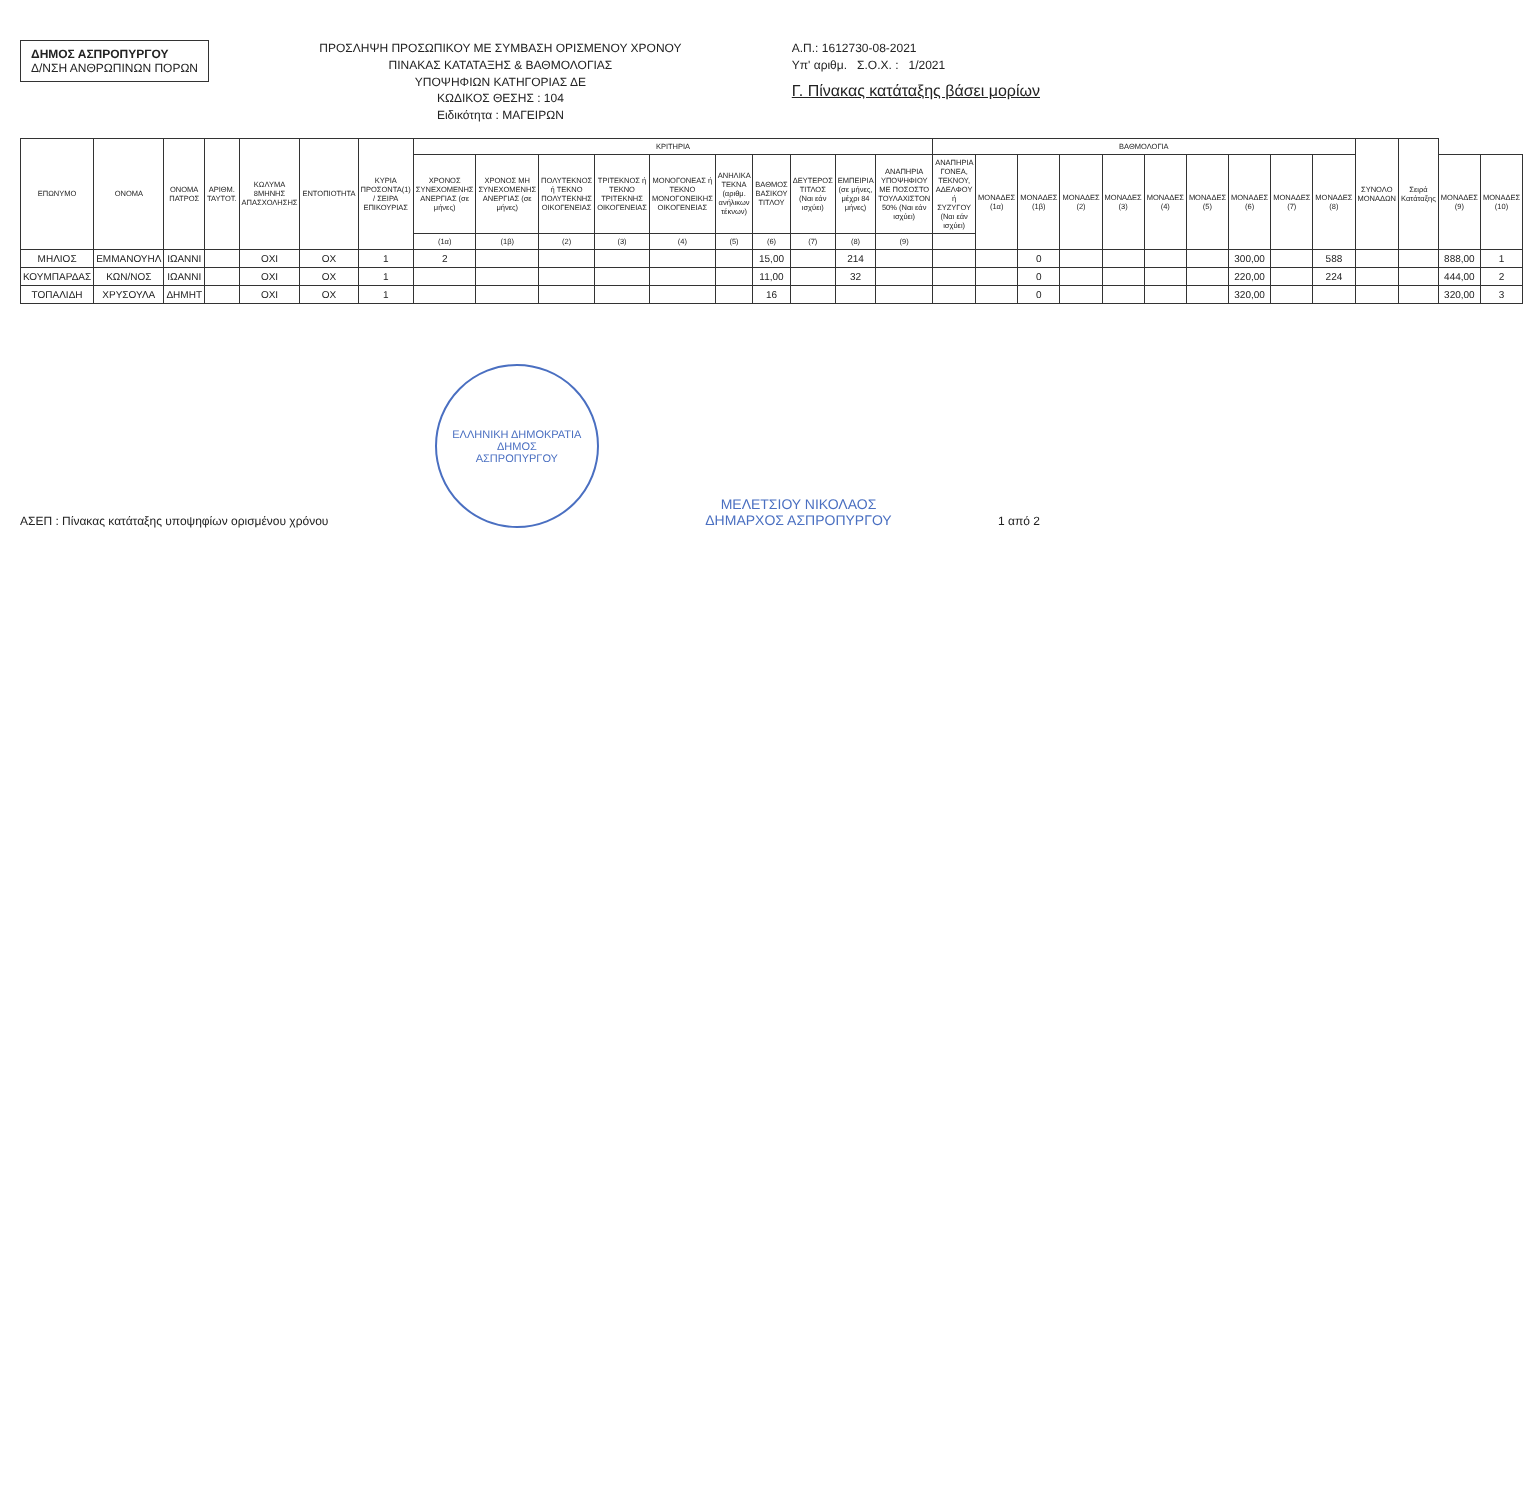ΔΗΜΟΣ ΑΣΠΡΟΠΥΡΓΟΥ
Δ/ΝΣΗ ΑΝΘΡΩΠΙΝΩΝ ΠΟΡΩΝ
ΠΡΟΣΛΗΨΗ ΠΡΟΣΩΠΙΚΟΥ ΜΕ ΣΥΜΒΑΣΗ ΟΡΙΣΜΕΝΟΥ ΧΡΟΝΟΥ
ΠΙΝΑΚΑΣ ΚΑΤΑΤΑΞΗΣ & ΒΑΘΜΟΛΟΓΙΑΣ
ΥΠΟΨΗΦΙΩΝ ΚΑΤΗΓΟΡΙΑΣ ΔΕ
ΚΩΔΙΚΟΣ ΘΕΣΗΣ : 104
Ειδικότητα : ΜΑΓΕΙΡΩΝ
Α.Π.: 1612730-08-2021
Υπ' αριθμ. Σ.Ο.Χ. : 1/2021
Γ. Πίνακας κατάταξης βάσει μορίων
| ΕΠΩΝΥΜΟ | ΟΝΟΜΑ | ΟΝΟΜΑ ΠΑΤΡΟΣ | ΑΡΙΘΜ. ΤΑΥΤΟΤ. | ΚΩΛΥΜΑ 8ΜΗΝΗΣ ΑΠΑΣΧΟΛΗΣΗΣ | ΕΝΤΟΠΙΟΤΗΤΑ | ΚΥΡΙΑ ΠΡΟΣΟΝΤΑ(1) / ΣΕΙΡΑ ΕΠΙΚΟΥΡΙΑΣ | ΚΡΙΤΗΡΙΑ | | | | | | | | | | ΒΑΘΜΟΛΟΓΙΑ | | | | | | | | | | ΣΥΝΟΛΟ ΜΟΝΑΔΩΝ | Σειρά Κατάταξης | | |
| --- | --- | --- | --- | --- | --- | --- | --- | --- | --- | --- | --- | --- | --- | --- | --- | --- | --- | --- | --- | --- | --- | --- | --- | --- | --- | --- | --- | --- | --- | --- |
| | | | | | | | ΧΡΟΝΟΣ ΣΥΝΕΧΟΜΕΝΗΣ ΑΝΕΡΓΙΑΣ (σε μήνες) | ΧΡΟΝΟΣ ΜΗ ΣΥΝΕΧΟΜΕΝΗΣ ΑΝΕΡΓΙΑΣ (σε μήνες) | ΠΟΛΥΤΕΚΝΟΣ ή ΤΕΚΝΟ ΠΟΛΥΤΕΚΝΗΣ ΟΙΚΟΓΕΝΕΙΑΣ | ΤΡΙΤΕΚΝΟΣ ή ΤΕΚΝΟ ΤΡΙΤΕΚΝΗΣ ΟΙΚΟΓΕΝΕΙΑΣ | ΜΟΝΟΓΟΝΕΑΣ ή ΤΕΚΝΟ ΜΟΝΟΓΟΝΕΙΚΗΣ ΟΙΚΟΓΕΝΕΙΑΣ | ΑΝΗΛΙΚΑ ΤΕΚΝΑ (αριθμ. ανήλικων τέκνων) | ΒΑΘΜΟΣ ΒΑΣΙΚΟΥ ΤΙΤΛΟΥ | ΔΕΥΤΕΡΟΣ ΤΙΤΛΟΣ (Ναι εάν ισχύει) | ΕΜΠΕΙΡΙΑ (σε μήνες, μέχρι 84 μήνες) | ΑΝΑΠΗΡΙΑ ΥΠΟΨΗΦΙΟΥ ΜΕ ΠΟΣΟΣΤΟ ΤΟΥΛΑΧΙΣΤΟΝ 50% (Ναι εάν ισχύει) | ΑΝΑΠΗΡΙΑ ΓΟΝΕΑ, ΤΕΚΝΟΥ, ΑΔΕΛΦΟΥ ή ΣΥΖΥΓΟΥ (Ναι εάν ισχύει) | ΜΟΝΑΔΕΣ (1α) | ΜΟΝΑΔΕΣ (1β) | ΜΟΝΑΔΕΣ (2) | ΜΟΝΑΔΕΣ (3) | ΜΟΝΑΔΕΣ (4) | ΜΟΝΑΔΕΣ (5) | ΜΟΝΑΔΕΣ (6) | ΜΟΝΑΔΕΣ (7) | ΜΟΝΑΔΕΣ (8) | | | ΜΟΝΑΔΕΣ (9) | ΜΟΝΑΔΕΣ (10) |
| | | | | | | | (1α) | (1β) | (2) | (3) | (4) | (5) | (6) | (7) | (8) | (9) | | | | | | | | | | | | | | |
| ΜΗΛΙΟΣ | ΕΜΜΑΝΟΥΗΛ | ΙΩΑΝΝΙ | | ΟΧΙ | ΟΧ | 1 | 2 | | | | | | 15,00 | | 214 | | | | 0 | | | | | 300,00 | | 588 | | | 888,00 | 1 |
| ΚΟΥΜΠΑΡΔΑΣ | ΚΩΝ/ΝΟΣ | ΙΩΑΝΝΙ | | ΟΧΙ | ΟΧ | 1 | | | | | | | 11,00 | | 32 | | | | 0 | | | | | 220,00 | | 224 | | | 444,00 | 2 |
| ΤΟΠΑΛΙΔΗ | ΧΡΥΣΟΥΛΑ | ΔΗΜΗΤ | | ΟΧΙ | ΟΧ | 1 | | | | | | | 16 | | | | | | 0 | | | | | 320,00 | | | | | 320,00 | 3 |
ΑΣΕΠ : Πίνακας κατάταξης υποψηφίων ορισμένου χρόνου
ΕΛΛΗΝΙΚΗ ΔΗΜΟΚΡΑΤΙΑ
ΔΗΜΟΣ
ΑΣΠΡΟΠΥΡΓΟΥ
ΜΕΛΕΤΣΙΟΥ ΝΙΚΟΛΑΟΣ
ΔΗΜΑΡΧΟΣ ΑΣΠΡΟΠΥΡΓΟΥ
1 από 2